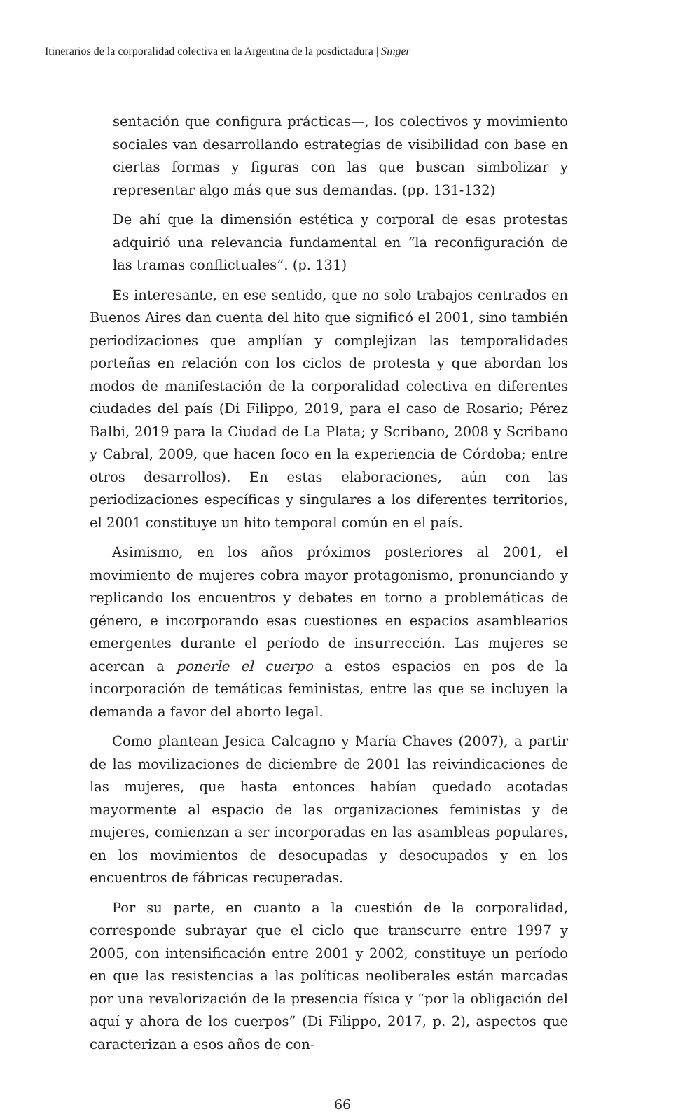Itinerarios de la corporalidad colectiva en la Argentina de la posdictadura | Singer
sentación que configura prácticas—, los colectivos y movimiento sociales van desarrollando estrategias de visibilidad con base en ciertas formas y figuras con las que buscan simbolizar y representar algo más que sus demandas. (pp. 131-132)
De ahí que la dimensión estética y corporal de esas protestas adquirió una relevancia fundamental en “la reconfiguración de las tramas conflictuales”. (p. 131)
Es interesante, en ese sentido, que no solo trabajos centrados en Buenos Aires dan cuenta del hito que significó el 2001, sino también periodizaciones que amplían y complejizan las temporalidades porteñas en relación con los ciclos de protesta y que abordan los modos de manifestación de la corporalidad colectiva en diferentes ciudades del país (Di Filippo, 2019, para el caso de Rosario; Pérez Balbi, 2019 para la Ciudad de La Plata; y Scribano, 2008 y Scribano y Cabral, 2009, que hacen foco en la experiencia de Córdoba; entre otros desarrollos). En estas elaboraciones, aún con las periodizaciones específicas y singulares a los diferentes territorios, el 2001 constituye un hito temporal común en el país.
Asimismo, en los años próximos posteriores al 2001, el movimiento de mujeres cobra mayor protagonismo, pronunciando y replicando los encuentros y debates en torno a problemáticas de género, e incorporando esas cuestiones en espacios asamblearios emergentes durante el período de insurrección. Las mujeres se acercan a ponerle el cuerpo a estos espacios en pos de la incorporación de temáticas feministas, entre las que se incluyen la demanda a favor del aborto legal.
Como plantean Jesica Calcagno y María Chaves (2007), a partir de las movilizaciones de diciembre de 2001 las reivindicaciones de las mujeres, que hasta entonces habían quedado acotadas mayormente al espacio de las organizaciones feministas y de mujeres, comienzan a ser incorporadas en las asambleas populares, en los movimientos de desocupadas y desocupados y en los encuentros de fábricas recuperadas.
Por su parte, en cuanto a la cuestión de la corporalidad, corresponde subrayar que el ciclo que transcurre entre 1997 y 2005, con intensificación entre 2001 y 2002, constituye un período en que las resistencias a las políticas neoliberales están marcadas por una revalorización de la presencia física y “por la obligación del aquí y ahora de los cuerpos” (Di Filippo, 2017, p. 2), aspectos que caracterizan a esos años de con-
66